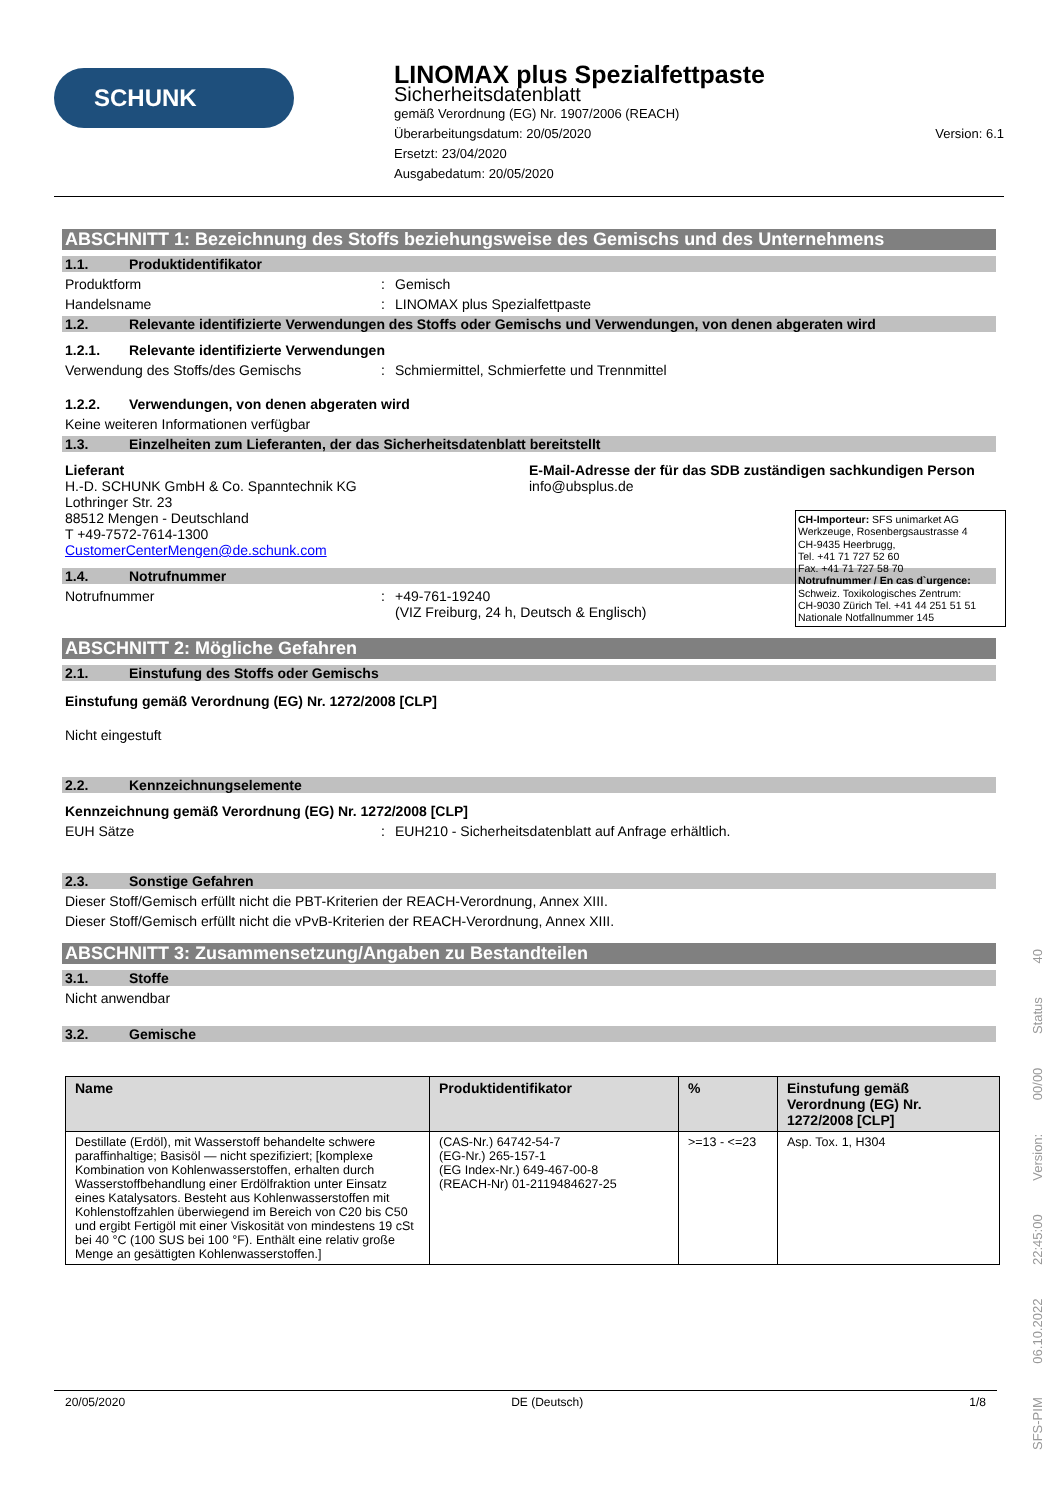SCHUNK
LINOMAX plus Spezialfettpaste
Sicherheitsdatenblatt
gemäß Verordnung (EG) Nr. 1907/2006 (REACH)
Überarbeitungsdatum: 20/05/2020 Version: 6.1
Ersetzt: 23/04/2020
Ausgabedatum: 20/05/2020
ABSCHNITT 1: Bezeichnung des Stoffs beziehungsweise des Gemischs und des Unternehmens
1.1. Produktidentifikator
Produktform: Gemisch
Handelsname: LINOMAX plus Spezialfettpaste
1.2. Relevante identifizierte Verwendungen des Stoffs oder Gemischs und Verwendungen, von denen abgeraten wird
1.2.1. Relevante identifizierte Verwendungen
Verwendung des Stoffs/des Gemischs: Schmiermittel, Schmierfette und Trennmittel
1.2.2. Verwendungen, von denen abgeraten wird
Keine weiteren Informationen verfügbar
1.3. Einzelheiten zum Lieferanten, der das Sicherheitsdatenblatt bereitstellt
Lieferant
H.-D. SCHUNK GmbH & Co. Spanntechnik KG
Lothringer Str. 23
88512 Mengen - Deutschland
T +49-7572-7614-1300
CustomerCenterMengen@de.schunk.com
E-Mail-Adresse der für das SDB zuständigen sachkundigen Person
info@ubsplus.de
1.4. Notrufnummer
Notrufnummer: +49-761-19240
(VIZ Freiburg, 24 h, Deutsch & Englisch)
ABSCHNITT 2: Mögliche Gefahren
2.1. Einstufung des Stoffs oder Gemischs
Einstufung gemäß Verordnung (EG) Nr. 1272/2008 [CLP]
Nicht eingestuft
2.2. Kennzeichnungselemente
Kennzeichnung gemäß Verordnung (EG) Nr. 1272/2008 [CLP]
EUH Sätze: EUH210 - Sicherheitsdatenblatt auf Anfrage erhältlich.
2.3. Sonstige Gefahren
Dieser Stoff/Gemisch erfüllt nicht die PBT-Kriterien der REACH-Verordnung, Annex XIII.
Dieser Stoff/Gemisch erfüllt nicht die vPvB-Kriterien der REACH-Verordnung, Annex XIII.
ABSCHNITT 3: Zusammensetzung/Angaben zu Bestandteilen
3.1. Stoffe
Nicht anwendbar
3.2. Gemische
| Name | Produktidentifikator | % | Einstufung gemäß Verordnung (EG) Nr. 1272/2008 [CLP] |
| --- | --- | --- | --- |
| Destillate (Erdöl), mit Wasserstoff behandelte schwere paraffinhaltige; Basisöl — nicht spezifiziert; [komplexe Kombination von Kohlenwasserstoffen, erhalten durch Wasserstoffbehandlung einer Erdölfraktion unter Einsatz eines Katalysators. Besteht aus Kohlenwasserstoffen mit Kohlenstoffzahlen überwiegend im Bereich von C20 bis C50 und ergibt Fertigöl mit einer Viskosität von mindestens 19 cSt bei 40 °C (100 SUS bei 100 °F). Enthält eine relativ große Menge an gesättigten Kohlenwasserstoffen.] | (CAS-Nr.) 64742-54-7 (EG-Nr.) 265-157-1 (EG Index-Nr.) 649-467-00-8 (REACH-Nr) 01-2119484627-25 | >=13 - <=23 | Asp. Tox. 1, H304 |
CH-Importeur: SFS unimarket AG
Werkzeuge, Rosenbergsaustrasse 4
CH-9435 Heerbrugg,
Tel. +41 71 727 52 60
Fax. +41 71 727 58 70
Notrufnummer / En cas d`urgence:
Schweiz. Toxikologisches Zentrum:
CH-9030 Zürich Tel. +41 44 251 51 51
Nationale Notfallnummer 145
20/05/2020 DE (Deutsch) 1/8
SFS-PIM 06.10.2022 22:45:00 Version: 00/00 Status 40